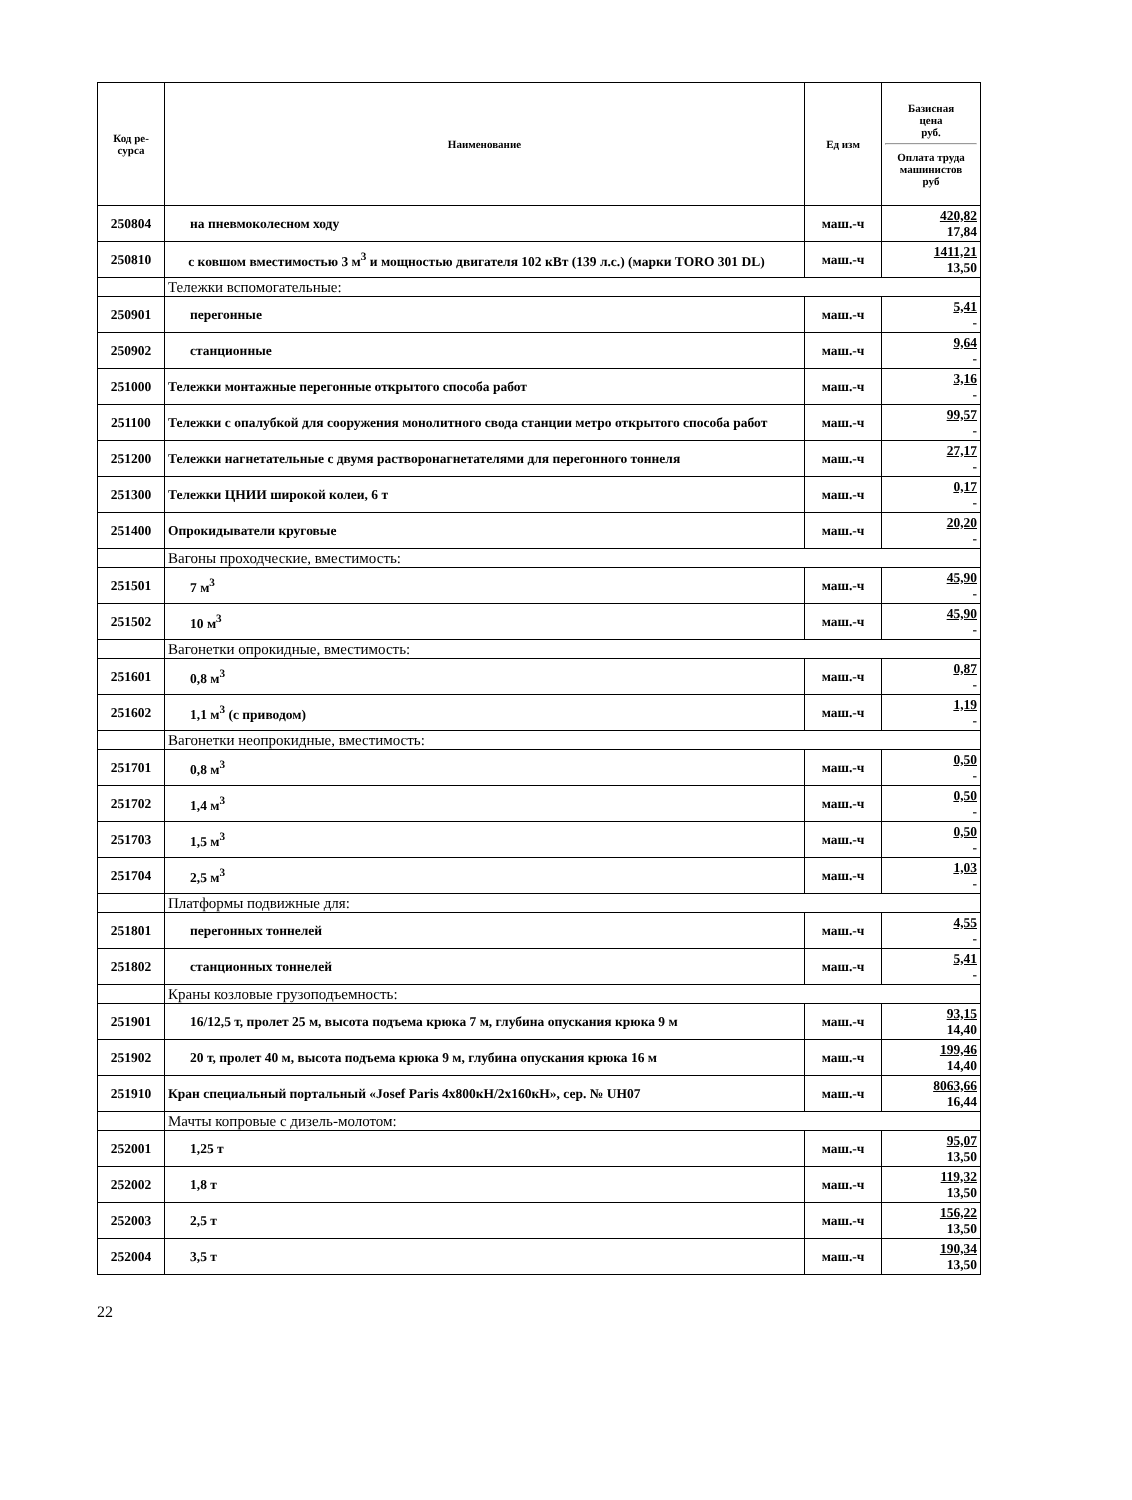| Код ре- сурса | Наименование | Ед изм | Базисная цена руб. Оплата труда машинистов руб |
| --- | --- | --- | --- |
| 250804 | на пневмоколесном ходу | маш.-ч | 420,82 17,84 |
| 250810 | с ковшом вместимостью 3 м<sup>3</sup> и мощностью двигателя 102 кВт (139 л.с.) (марки TORO 301 DL) | маш.-ч | 1411,21 13,50 |
| | Тележки вспомогательные: | | |
| 250901 | перегонные | маш.-ч | 5,41 - |
| 250902 | станционные | маш.-ч | 9,64 - |
| 251000 | Тележки монтажные перегонные открытого способа работ | маш.-ч | 3,16 - |
| 251100 | Тележки с опалубкой для сооружения монолитного свода станции метро открытого способа работ | маш.-ч | 99,57 - |
| 251200 | Тележки нагнетательные с двумя растворонагнетателями для перегонного тоннеля | маш.-ч | 27,17 - |
| 251300 | Тележки ЦНИИ широкой колеи, 6 т | маш.-ч | 0,17 - |
| 251400 | Опрокидыватели круговые | маш.-ч | 20,20 - |
| | Вагоны проходческие, вместимость: | | |
| 251501 | 7 м<sup>3</sup> | маш.-ч | 45,90 - |
| 251502 | 10 м<sup>3</sup> | маш.-ч | 45,90 - |
| | Вагонетки опрокидные, вместимость: | | |
| 251601 | 0,8 м<sup>3</sup> | маш.-ч | 0,87 - |
| 251602 | 1,1 м<sup>3</sup> (с приводом) | маш.-ч | 1,19 - |
| | Вагонетки неопрокидные, вместимость: | | |
| 251701 | 0,8 м<sup>3</sup> | маш.-ч | 0,50 - |
| 251702 | 1,4 м<sup>3</sup> | маш.-ч | 0,50 - |
| 251703 | 1,5 м<sup>3</sup> | маш.-ч | 0,50 - |
| 251704 | 2,5 м<sup>3</sup> | маш.-ч | 1,03 - |
| | Платформы подвижные для: | | |
| 251801 | перегонных тоннелей | маш.-ч | 4,55 - |
| 251802 | станционных тоннелей | маш.-ч | 5,41 - |
| | Краны козловые грузоподъемность: | | |
| 251901 | 16/12,5 т, пролет 25 м, высота подъема крюка 7 м, глубина опускания крюка 9 м | маш.-ч | 93,15 14,40 |
| 251902 | 20 т, пролет 40 м, высота подъема крюка 9 м, глубина опускания крюка 16 м | маш.-ч | 199,46 14,40 |
| 251910 | Кран специальный портальный «Josef Paris 4x800кН/2x160кН», сер. № UH07 | маш.-ч | 8063,66 16,44 |
| | Мачты копровые с дизель-молотом: | | |
| 252001 | 1,25 т | маш.-ч | 95,07 13,50 |
| 252002 | 1,8 т | маш.-ч | 119,32 13,50 |
| 252003 | 2,5 т | маш.-ч | 156,22 13,50 |
| 252004 | 3,5 т | маш.-ч | 190,34 13,50 |
22